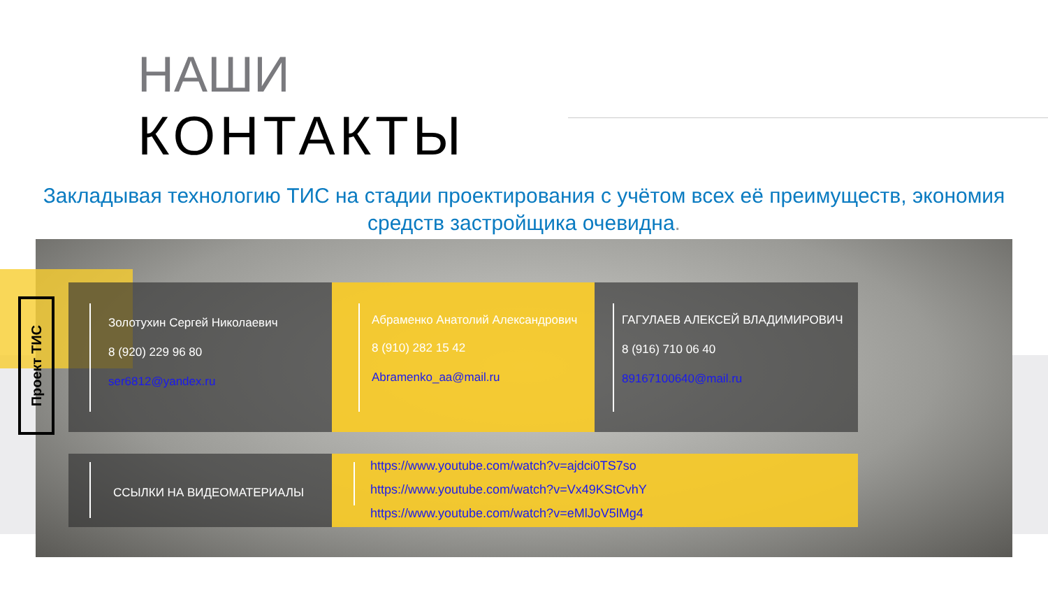НАШИ
КОНТАКТЫ
Закладывая технологию ТИС на стадии проектирования с учётом всех её преимуществ, экономия средств застройщика очевидна.
Золотухин Сергей Николаевич
8 (920) 229 96 80
ser6812@yandex.ru
Абраменко Анатолий Александрович
8 (910) 282 15 42
Abramenko_aa@mail.ru
ГАГУЛАЕВ АЛЕКСЕЙ ВЛАДИМИРОВИЧ
8 (916) 710 06 40
89167100640@mail.ru
ССЫЛКИ НА ВИДЕОМАТЕРИАЛЫ
https://www.youtube.com/watch?v=ajdci0TS7so
https://www.youtube.com/watch?v=Vx49KStCvhY
https://www.youtube.com/watch?v=eMlJoV5lMg4
Проект ТИС